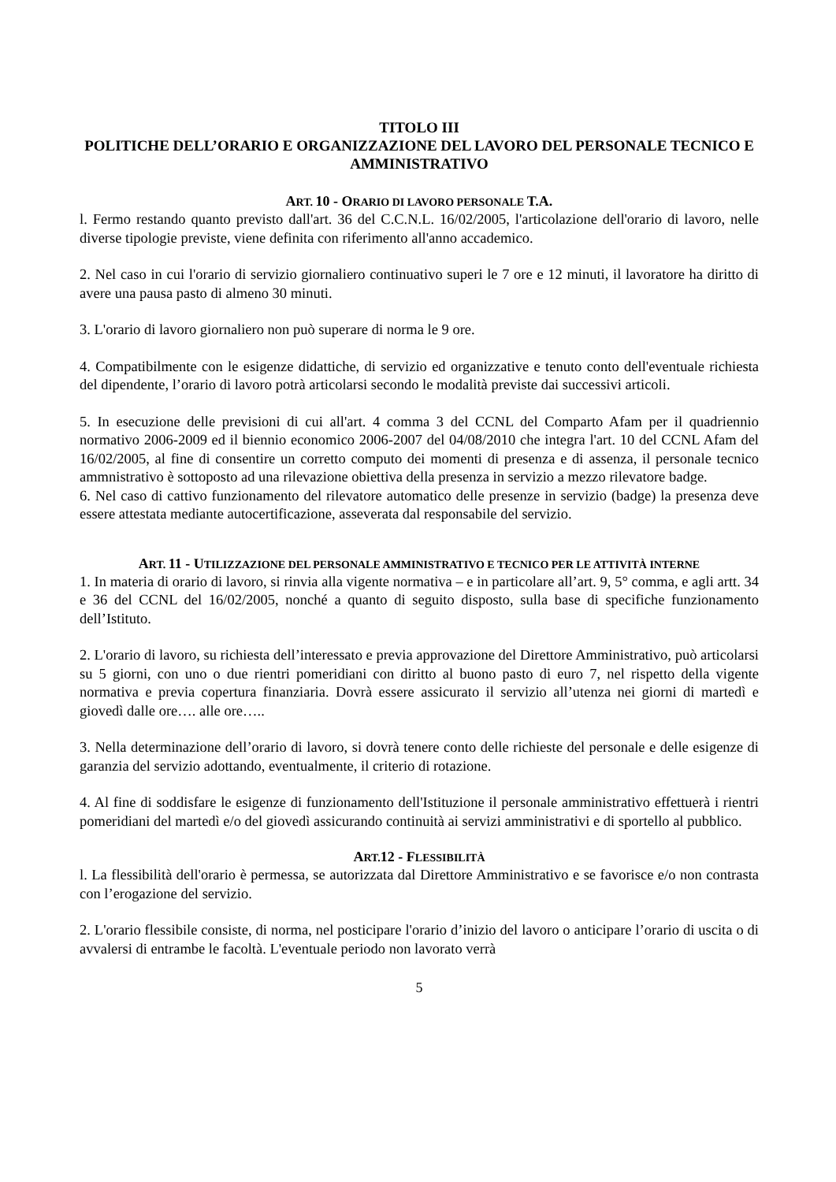TITOLO III
POLITICHE DELL’ORARIO E ORGANIZZAZIONE DEL LAVORO DEL PERSONALE TECNICO E AMMINISTRATIVO
ART. 10 - ORARIO DI LAVORO PERSONALE T.A.
l. Fermo restando quanto previsto dall'art. 36 del C.C.N.L. 16/02/2005, l'articolazione dell'orario di lavoro, nelle diverse tipologie previste, viene definita con riferimento all'anno accademico.
2. Nel caso in cui l'orario di servizio giornaliero continuativo superi le 7 ore e 12 minuti, il lavoratore ha diritto di avere una pausa pasto di almeno 30 minuti.
3. L'orario di lavoro giornaliero non può superare di norma le 9 ore.
4. Compatibilmente con le esigenze didattiche, di servizio ed organizzative e tenuto conto dell'eventuale richiesta del dipendente, l’orario di lavoro potrà articolarsi secondo le modalità previste dai successivi articoli.
5. In esecuzione delle previsioni di cui all'art. 4 comma 3 del CCNL del Comparto Afam per il quadriennio normativo 2006-2009 ed il biennio economico 2006-2007 del 04/08/2010 che integra l'art. 10 del CCNL Afam del 16/02/2005, al fine di consentire un corretto computo dei momenti di presenza e di assenza, il personale tecnico ammnistrativo è sottoposto ad una rilevazione obiettiva della presenza in servizio a mezzo rilevatore badge.
6. Nel caso di cattivo funzionamento del rilevatore automatico delle presenze in servizio (badge) la presenza deve essere attestata mediante autocertificazione, asseverata dal responsabile del servizio.
ART. 11 - UTILIZZAZIONE DEL PERSONALE AMMINISTRATIVO E TECNICO PER LE ATTIVITÀ INTERNE
1. In materia di orario di lavoro, si rinvia alla vigente normativa – e in particolare all’art. 9, 5° comma, e agli artt. 34 e 36 del CCNL del 16/02/2005, nonché a quanto di seguito disposto, sulla base di specifiche funzionamento dell’Istituto.
2. L'orario di lavoro, su richiesta dell’interessato e previa approvazione del Direttore Amministrativo, può articolarsi su 5 giorni, con uno o due rientri pomeridiani con diritto al buono pasto di euro 7, nel rispetto della vigente normativa e previa copertura finanziaria. Dovrà essere assicurato il servizio all’utenza nei giorni di martedì e giovedì dalle ore…. alle ore…..
3. Nella determinazione dell’orario di lavoro, si dovrà tenere conto delle richieste del personale e delle esigenze di garanzia del servizio adottando, eventualmente, il criterio di rotazione.
4. Al fine di soddisfare le esigenze di funzionamento dell'Istituzione il personale amministrativo effettuerà i rientri pomeridiani del martedì e/o del giovedì assicurando continuità ai servizi amministrativi e di sportello al pubblico.
ART.12 - FLESSIBILITÀ
l. La flessibilità dell'orario è permessa, se autorizzata dal Direttore Amministrativo e se favorisce e/o non contrasta con l’erogazione del servizio.
2. L'orario flessibile consiste, di norma, nel posticipare l'orario d’inizio del lavoro o anticipare l’orario di uscita o di avvalersi di entrambe le facoltà. L'eventuale periodo non lavorato verrà
5